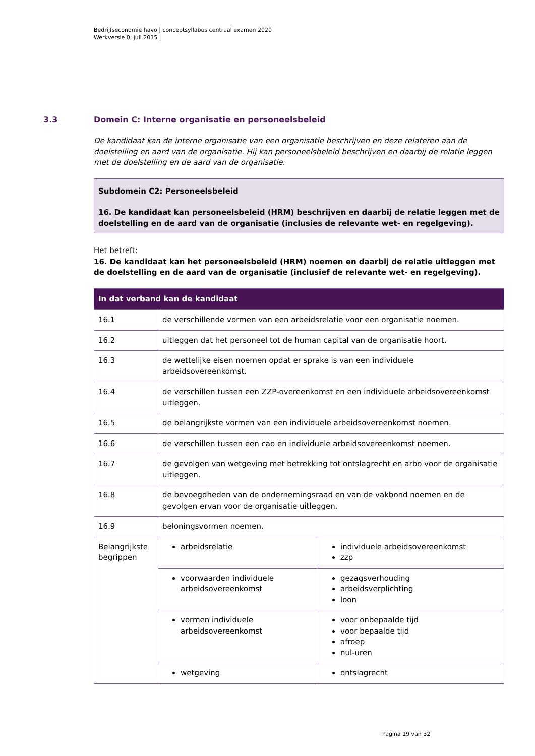Bedrijfseconomie havo | conceptsyllabus centraal examen 2020
Werkversie 0, juli 2015 |
3.3 Domein C: Interne organisatie en personeelsbeleid
De kandidaat kan de interne organisatie van een organisatie beschrijven en deze relateren aan de doelstelling en aard van de organisatie. Hij kan personeelsbeleid beschrijven en daarbij de relatie leggen met de doelstelling en de aard van de organisatie.
Subdomein C2: Personeelsbeleid
16. De kandidaat kan personeelsbeleid (HRM) beschrijven en daarbij de relatie leggen met de doelstelling en de aard van de organisatie (inclusies de relevante wet- en regelgeving).
Het betreft:
16. De kandidaat kan het personeelsbeleid (HRM) noemen en daarbij de relatie uitleggen met de doelstelling en de aard van de organisatie (inclusief de relevante wet- en regelgeving).
| In dat verband kan de kandidaat | | |
| --- | --- | --- |
| 16.1 | de verschillende vormen van een arbeidsrelatie voor een organisatie noemen. | |
| 16.2 | uitleggen dat het personeel tot de human capital van de organisatie hoort. | |
| 16.3 | de wettelijke eisen noemen opdat er sprake is van een individuele arbeidsovereenkomst. | |
| 16.4 | de verschillen tussen een ZZP-overeenkomst en een individuele arbeidsovereenkomst uitleggen. | |
| 16.5 | de belangrijkste vormen van een individuele arbeidsovereenkomst noemen. | |
| 16.6 | de verschillen tussen een cao en individuele arbeidsovereenkomst noemen. | |
| 16.7 | de gevolgen van wetgeving met betrekking tot ontslagrecht en arbo voor de organisatie uitleggen. | |
| 16.8 | de bevoegdheden van de ondernemingsraad en van de vakbond noemen en de gevolgen ervan voor de organisatie uitleggen. | |
| 16.9 | beloningsvormen noemen. | |
| Belangrijkste begrippen | arbeidsrelatie | individuele arbeidsovereenkomst zzp |
| | voorwaarden individuele arbeidsovereenkomst | gezagsverhouding arbeidsverplichting loon |
| | vormen individuele arbeidsovereenkomst | voor onbepaalde tijd voor bepaalde tijd afroep nul-uren |
| | wetgeving | ontslagrecht |
Pagina 19 van 32